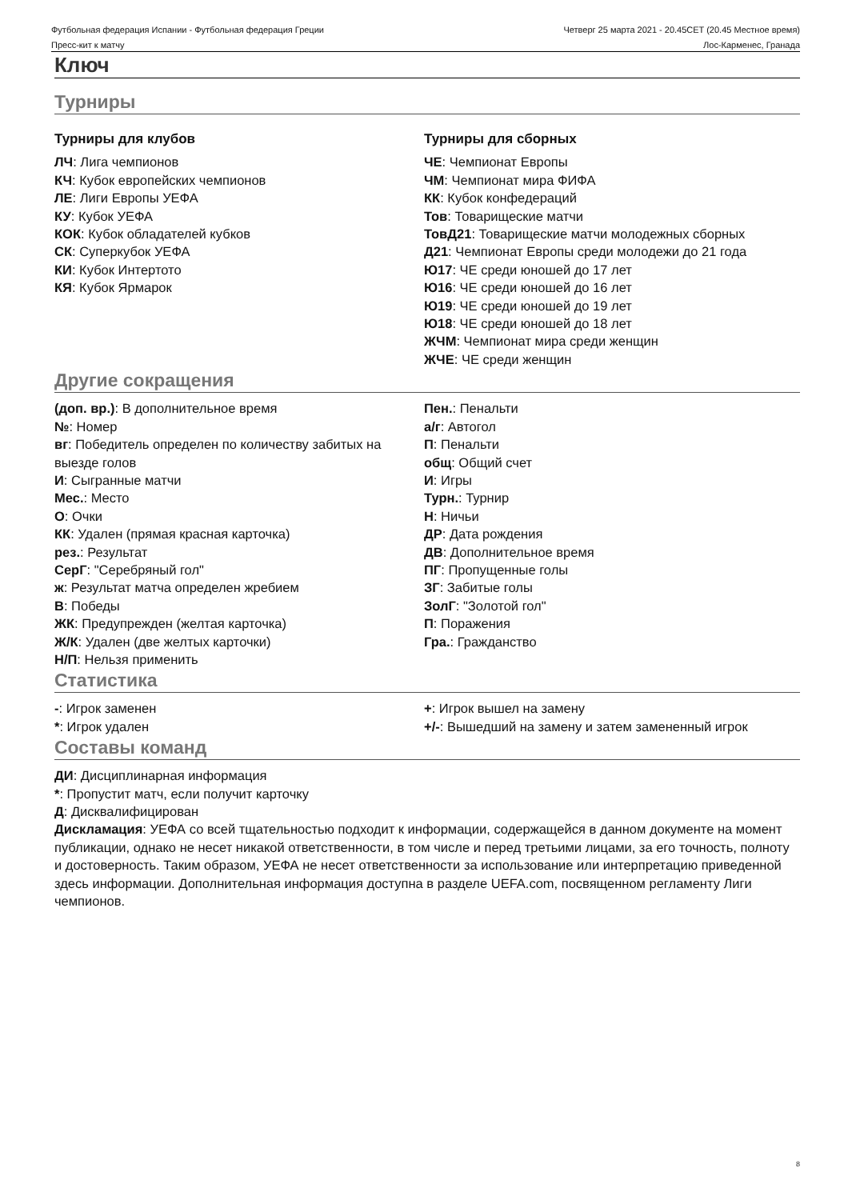Футбольная федерация Испании - Футбольная федерация Греции
Четверг 25 марта 2021 - 20.45CET (20.45 Местное время)
Пресс-кит к матчу Лос-Карменес, Гранада
Ключ
Турниры
Турниры для клубов
ЛЧ: Лига чемпионов
КЧ: Кубок европейских чемпионов
ЛЕ: Лиги Европы УЕФА
КУ: Кубок УЕФА
КОК: Кубок обладателей кубков
СК: Суперкубок УЕФА
КИ: Кубок Интертото
КЯ: Кубок Ярмарок
Турниры для сборных
ЧЕ: Чемпионат Европы
ЧМ: Чемпионат мира ФИФА
КК: Кубок конфедераций
Тов: Товарищеские матчи
ТовД21: Товарищеские матчи молодежных сборных
Д21: Чемпионат Европы среди молодежи до 21 года
Ю17: ЧЕ среди юношей до 17 лет
Ю16: ЧЕ среди юношей до 16 лет
Ю19: ЧЕ среди юношей до 19 лет
Ю18: ЧЕ среди юношей до 18 лет
ЖЧМ: Чемпионат мира среди женщин
ЖЧЕ: ЧЕ среди женщин
Другие сокращения
(доп. вр.): В дополнительное время
№: Номер
вг: Победитель определен по количеству забитых на выезде голов
И: Сыгранные матчи
Мес.: Место
О: Очки
КК: Удален (прямая красная карточка)
рез.: Результат
СерГ: "Серебряный гол"
ж: Результат матча определен жребием
В: Победы
ЖК: Предупрежден (желтая карточка)
Ж/К: Удален (две желтых карточки)
Н/П: Нельзя применить
Пен.: Пенальти
а/г: Автогол
П: Пенальти
общ: Общий счет
И: Игры
Турн.: Турнир
Н: Ничьи
ДР: Дата рождения
ДВ: Дополнительное время
ПГ: Пропущенные голы
ЗГ: Забитые голы
ЗолГ: "Золотой гол"
П: Поражения
Гра.: Гражданство
Статистика
-: Игрок заменен
*: Игрок удален
+: Игрок вышел на замену
+/-: Вышедший на замену и затем замененный игрок
Составы команд
ДИ: Дисциплинарная информация
*: Пропустит матч, если получит карточку
Д: Дисквалифицирован
Дискламация: УЕФА со всей тщательностью подходит к информации, содержащейся в данном документе на момент публикации, однако не несет никакой ответственности, в том числе и перед третьими лицами, за его точность, полноту и достоверность. Таким образом, УЕФА не несет ответственности за использование или интерпретацию приведенной здесь информации. Дополнительная информация доступна в разделе UEFA.com, посвященном регламенту Лиги чемпионов.
8